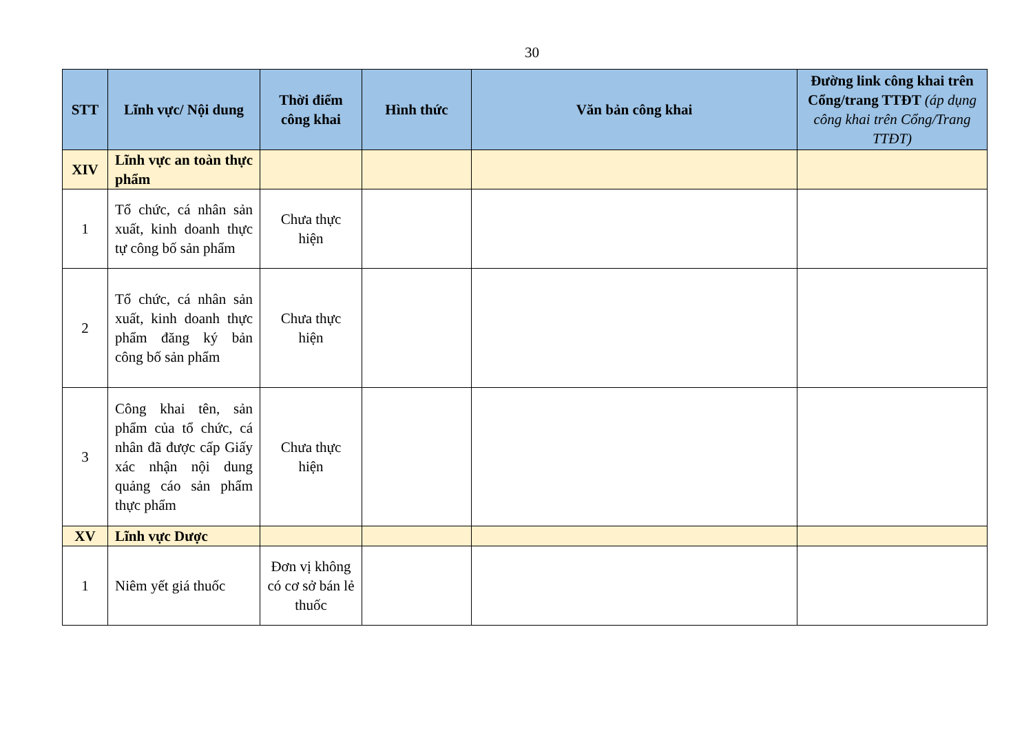30
| STT | Lĩnh vực/ Nội dung | Thời điểm công khai | Hình thức | Văn bản công khai | Đường link công khai trên Cổng/trang TTĐT (áp dụng công khai trên Cổng/Trang TTĐT) |
| --- | --- | --- | --- | --- | --- |
| XIV | Lĩnh vực an toàn thực phẩm | | | | |
| 1 | Tổ chức, cá nhân sản xuất, kinh doanh thực tự công bố sản phẩm | Chưa thực hiện | | | |
| 2 | Tổ chức, cá nhân sản xuất, kinh doanh thực phẩm đăng ký bản công bố sản phẩm | Chưa thực hiện | | | |
| 3 | Công khai tên, sản phẩm của tổ chức, cá nhân đã được cấp Giấy xác nhận nội dung quảng cáo sản phẩm thực phẩm | Chưa thực hiện | | | |
| XV | Lĩnh vực Dược | | | | |
| 1 | Niêm yết giá thuốc | Đơn vị không có cơ sở bán lẻ thuốc | | | |